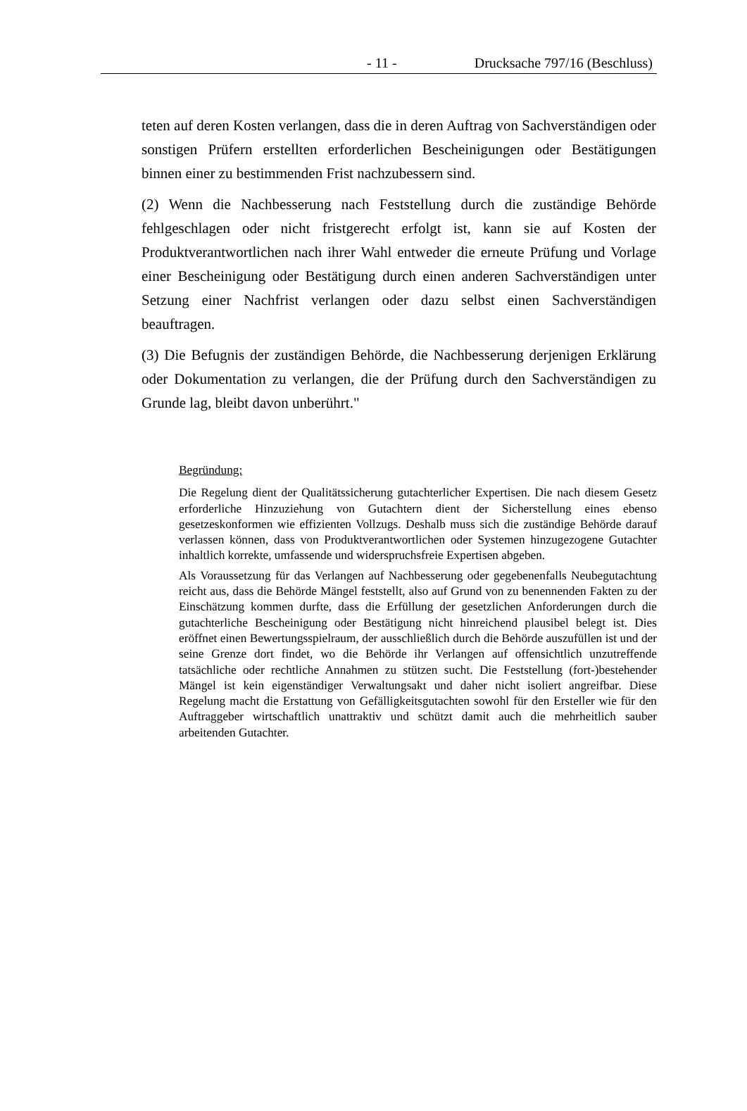- 11 - Drucksache 797/16 (Beschluss)
teten auf deren Kosten verlangen, dass die in deren Auftrag von Sachverständigen oder sonstigen Prüfern erstellten erforderlichen Bescheinigungen oder Bestätigungen binnen einer zu bestimmenden Frist nachzubessern sind.
(2) Wenn die Nachbesserung nach Feststellung durch die zuständige Behörde fehlgeschlagen oder nicht fristgerecht erfolgt ist, kann sie auf Kosten der Produktverantwortlichen nach ihrer Wahl entweder die erneute Prüfung und Vorlage einer Bescheinigung oder Bestätigung durch einen anderen Sachverständigen unter Setzung einer Nachfrist verlangen oder dazu selbst einen Sachverständigen beauftragen.
(3) Die Befugnis der zuständigen Behörde, die Nachbesserung derjenigen Erklärung oder Dokumentation zu verlangen, die der Prüfung durch den Sachverständigen zu Grunde lag, bleibt davon unberührt."
Begründung:
Die Regelung dient der Qualitätssicherung gutachterlicher Expertisen. Die nach diesem Gesetz erforderliche Hinzuziehung von Gutachtern dient der Sicherstellung eines ebenso gesetzeskonformen wie effizienten Vollzugs. Deshalb muss sich die zuständige Behörde darauf verlassen können, dass von Produktverantwortlichen oder Systemen hinzugezogene Gutachter inhaltlich korrekte, umfassende und widerspruchsfreie Expertisen abgeben.
Als Voraussetzung für das Verlangen auf Nachbesserung oder gegebenenfalls Neubegutachtung reicht aus, dass die Behörde Mängel feststellt, also auf Grund von zu benennenden Fakten zu der Einschätzung kommen durfte, dass die Erfüllung der gesetzlichen Anforderungen durch die gutachterliche Bescheinigung oder Bestätigung nicht hinreichend plausibel belegt ist. Dies eröffnet einen Bewertungsspielraum, der ausschließlich durch die Behörde auszufüllen ist und der seine Grenze dort findet, wo die Behörde ihr Verlangen auf offensichtlich unzutreffende tatsächliche oder rechtliche Annahmen zu stützen sucht. Die Feststellung (fort-)bestehender Mängel ist kein eigenständiger Verwaltungsakt und daher nicht isoliert angreifbar. Diese Regelung macht die Erstattung von Gefälligkeitsgutachten sowohl für den Ersteller wie für den Auftraggeber wirtschaftlich unattraktiv und schützt damit auch die mehrheitlich sauber arbeitenden Gutachter.